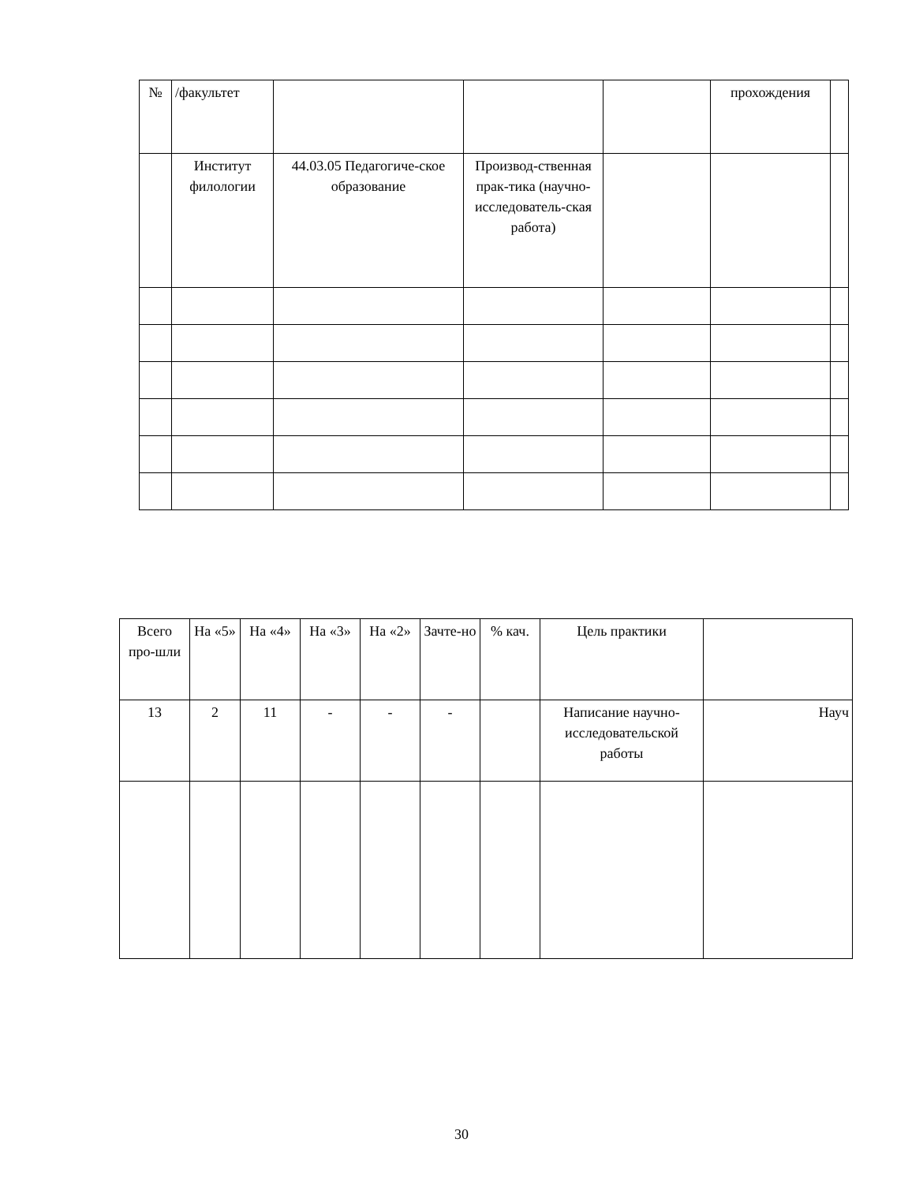| № | /факультет | | | | прохождения | |
| | Институт филологии | 44.03.05 Педагогиче-ское образование | Производ-ственная прак-тика (научно-исследователь-ская работа) | | | |
| Всего про-шли | На «5» | На «4» | На «3» | На «2» | Зачте-но | % кач. | Цель практики | |
| 13 | 2 | 11 | - | - | - | | Написание научно-исследовательской работы | Науч |
30